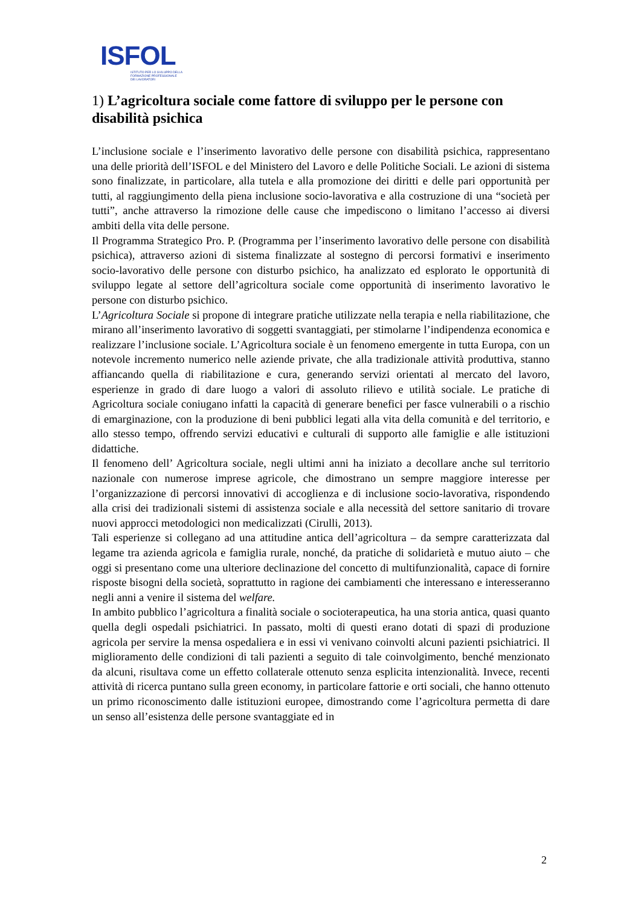ISFOL
ISTITUTO PER LO SVILUPPO DELLA
FORMAZIONE PROFESSIONALE
DEI LAVORATORI
1) L’agricoltura sociale come fattore di sviluppo per le persone con disabilità psichica
L’inclusione sociale e l’inserimento lavorativo delle persone con disabilità psichica, rappresentano una delle priorità dell’ISFOL e del Ministero del Lavoro e delle Politiche Sociali. Le azioni di sistema sono finalizzate, in particolare, alla tutela e alla promozione dei diritti e delle pari opportunità per tutti, al raggiungimento della piena inclusione socio-lavorativa e alla costruzione di una “società per tutti”, anche attraverso la rimozione delle cause che impediscono o limitano l’accesso ai diversi ambiti della vita delle persone.
Il Programma Strategico Pro. P. (Programma per l’inserimento lavorativo delle persone con disabilità psichica), attraverso azioni di sistema finalizzate al sostegno di percorsi formativi e inserimento socio-lavorativo delle persone con disturbo psichico, ha analizzato ed esplorato le opportunità di sviluppo legate al settore dell’agricoltura sociale come opportunità di inserimento lavorativo le persone con disturbo psichico.
L’Agricoltura Sociale si propone di integrare pratiche utilizzate nella terapia e nella riabilitazione, che mirano all’inserimento lavorativo di soggetti svantaggiati, per stimolarne l’indipendenza economica e realizzare l’inclusione sociale. L’Agricoltura sociale è un fenomeno emergente in tutta Europa, con un notevole incremento numerico nelle aziende private, che alla tradizionale attività produttiva, stanno affiancando quella di riabilitazione e cura, generando servizi orientati al mercato del lavoro, esperienze in grado di dare luogo a valori di assoluto rilievo e utilità sociale. Le pratiche di Agricoltura sociale coniugano infatti la capacità di generare benefici per fasce vulnerabili o a rischio di emarginazione, con la produzione di beni pubblici legati alla vita della comunità e del territorio, e allo stesso tempo, offrendo servizi educativi e culturali di supporto alle famiglie e alle istituzioni didattiche.
Il fenomeno dell’ Agricoltura sociale, negli ultimi anni ha iniziato a decollare anche sul territorio nazionale con numerose imprese agricole, che dimostrano un sempre maggiore interesse per l’organizzazione di percorsi innovativi di accoglienza e di inclusione socio-lavorativa, rispondendo alla crisi dei tradizionali sistemi di assistenza sociale e alla necessità del settore sanitario di trovare nuovi approcci metodologici non medicalizzati (Cirulli, 2013).
Tali esperienze si collegano ad una attitudine antica dell’agricoltura – da sempre caratterizzata dal legame tra azienda agricola e famiglia rurale, nonché, da pratiche di solidarietà e mutuo aiuto – che oggi si presentano come una ulteriore declinazione del concetto di multifunzionalità, capace di fornire risposte bisogni della società, soprattutto in ragione dei cambiamenti che interessano e interesseranno negli anni a venire il sistema del welfare.
In ambito pubblico l’agricoltura a finalità sociale o socioterapeutica, ha una storia antica, quasi quanto quella degli ospedali psichiatrici. In passato, molti di questi erano dotati di spazi di produzione agricola per servire la mensa ospedaliera e in essi vi venivano coinvolti alcuni pazienti psichiatrici. Il miglioramento delle condizioni di tali pazienti a seguito di tale coinvolgimento, benché menzionato da alcuni, risultava come un effetto collaterale ottenuto senza esplicita intenzionalità. Invece, recenti attività di ricerca puntano sulla green economy, in particolare fattorie e orti sociali, che hanno ottenuto un primo riconoscimento dalle istituzioni europee, dimostrando come l’agricoltura permetta di dare un senso all’esistenza delle persone svantaggiate ed in
2